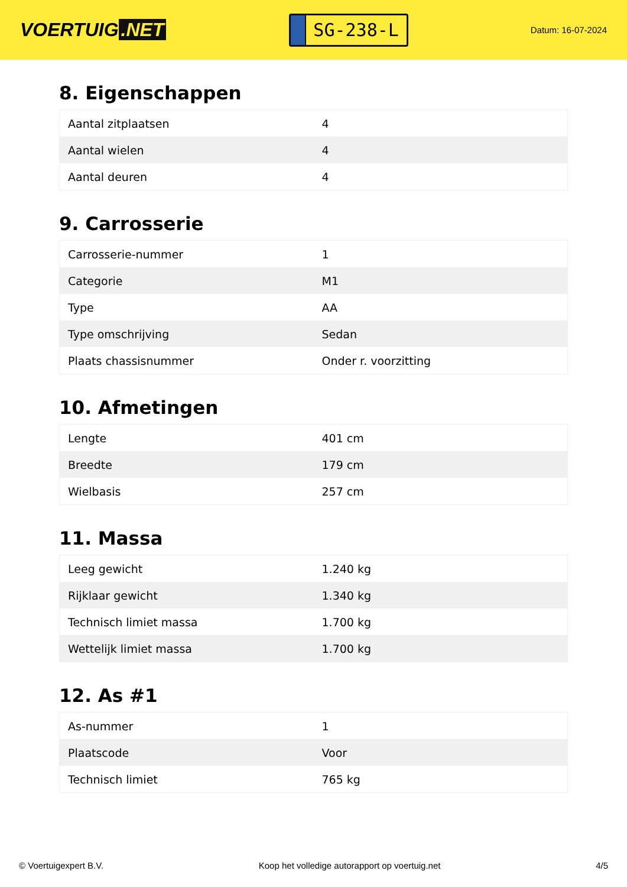VOERTUIG.NET
SG-238-L
Datum: 16-07-2024
8. Eigenschappen
| Aantal zitplaatsen | 4 |
| Aantal wielen | 4 |
| Aantal deuren | 4 |
9. Carrosserie
| Carrosserie-nummer | 1 |
| Categorie | M1 |
| Type | AA |
| Type omschrijving | Sedan |
| Plaats chassisnummer | Onder r. voorzitting |
10. Afmetingen
| Lengte | 401 cm |
| Breedte | 179 cm |
| Wielbasis | 257 cm |
11. Massa
| Leeg gewicht | 1.240 kg |
| Rijklaar gewicht | 1.340 kg |
| Technisch limiet massa | 1.700 kg |
| Wettelijk limiet massa | 1.700 kg |
12. As #1
| As-nummer | 1 |
| Plaatscode | Voor |
| Technisch limiet | 765 kg |
© Voertuigexpert B.V. Koop het volledige autorapport op voertuig.net 4/5